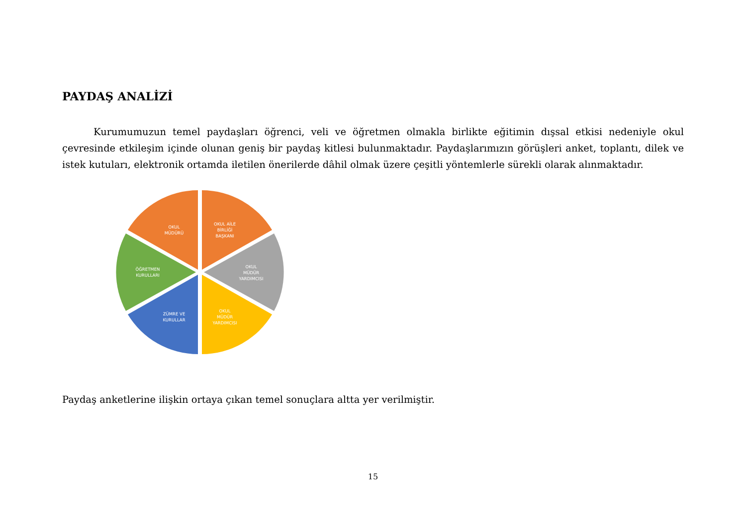PAYDAŞ ANALİZİ
Kurumumuzun temel paydaşları öğrenci, veli ve öğretmen olmakla birlikte eğitimin dışsal etkisi nedeniyle okul çevresinde etkileşim içinde olunan geniş bir paydaş kitlesi bulunmaktadır. Paydaşlarımızın görüşleri anket, toplantı, dilek ve istek kutuları, elektronik ortamda iletilen önerilerde dâhil olmak üzere çeşitli yöntemlerle sürekli olarak alınmaktadır.
OKUL
MÜDÜRÜ
OKUL AİLE
BİRLİĞİ
BAŞKANI
OKUL
MÜDÜR
YARDIMCISI
OKUL
MÜDÜR
YARDIMCISI
ZÜMRE VE
KURULLAR
ÖĞRETMEN
KURULLARI
Paydaş anketlerine ilişkin ortaya çıkan temel sonuçlara altta yer verilmiştir.
15